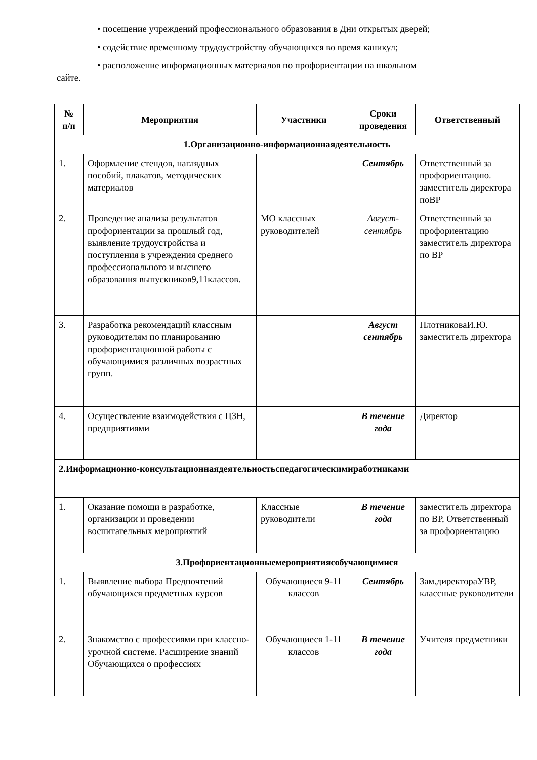• посещение учреждений профессионального образования в Дни открытых дверей;
• содействие временному трудоустройству обучающихся во время каникул;
• расположение информационных материалов по профориентации на школьном
сайте.
| № п/п | Мероприятия | Участники | Сроки проведения | Ответственный |
| --- | --- | --- | --- | --- |
| 1.Организационно-информационнаядеятельность | | | | |
| 1. | Оформление стендов, наглядных пособий, плакатов, методических материалов | | Сентябрь | Ответственный за профориентацию. заместитель директора поВР |
| 2. | Проведение анализа результатов профориентации за прошлый год, выявление трудоустройства и поступления в учреждения среднего профессионального и высшего образования выпускников9,11классов. | МО классных руководителей | Август-сентябрь | Ответственный за профориентацию заместитель директора по ВР |
| 3. | Разработка рекомендаций классным руководителям по планированию профориентационной работы с обучающимися различных возрастных групп. | | Август сентябрь | ПлотниковаИ.Ю. заместитель директора |
| 4. | Осуществление взаимодействия с ЦЗН, предприятиями | | В течение года | Директор |
| 2.Информационно-консультационнаядеятельностьспедагогическимиработниками | | | | |
| 1. | Оказание помощи в разработке, организации и проведении воспитательных мероприятий | Классные руководители | В течение года | заместитель директора по ВР, Ответственный за профориентацию |
| 3.Профориентационныемероприятиясобучающимися | | | | |
| 1. | Выявление выбора Предпочтений обучающихся предметных курсов | Обучающиеся 9-11 классов | Сентябрь | Зам.директораУВР, классные руководители |
| 2. | Знакомство с профессиями при классно-урочной системе. Расширение знаний Обучающихся о профессиях | Обучающиеся 1-11 классов | В течение года | Учителя предметники |